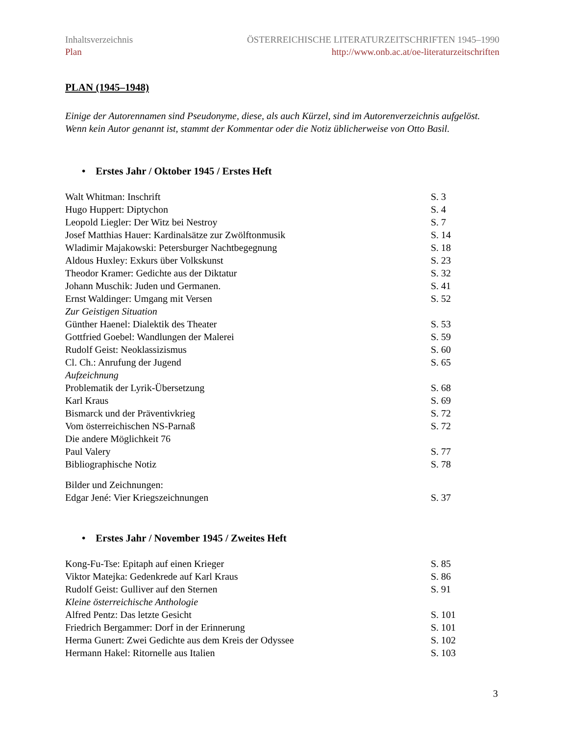Inhaltsverzeichnis
Plan
ÖSTERREICHISCHE LITERATURZEITSCHRIFTEN 1945–1990
http://www.onb.ac.at/oe-literaturzeitschriften
PLAN (1945–1948)
Einige der Autorennamen sind Pseudonyme, diese, als auch Kürzel, sind im Autorenverzeichnis aufgelöst. Wenn kein Autor genannt ist, stammt der Kommentar oder die Notiz üblicherweise von Otto Basil.
• Erstes Jahr / Oktober 1945 / Erstes Heft
| Walt Whitman: Inschrift | S. 3 |
| Hugo Huppert: Diptychon | S. 4 |
| Leopold Liegler: Der Witz bei Nestroy | S. 7 |
| Josef Matthias Hauer: Kardinalsätze zur Zwölftonmusik | S. 14 |
| Wladimir Majakowski: Petersburger Nachtbegegnung | S. 18 |
| Aldous Huxley: Exkurs über Volkskunst | S. 23 |
| Theodor Kramer: Gedichte aus der Diktatur | S. 32 |
| Johann Muschik: Juden und Germanen. | S. 41 |
| Ernst Waldinger: Umgang mit Versen | S. 52 |
| Zur Geistigen Situation | |
| Günther Haenel: Dialektik des Theater | S. 53 |
| Gottfried Goebel: Wandlungen der Malerei | S. 59 |
| Rudolf Geist: Neoklassizismus | S. 60 |
| Cl. Ch.: Anrufung der Jugend | S. 65 |
| Aufzeichnung | |
| Problematik der Lyrik-Übersetzung | S. 68 |
| Karl Kraus | S. 69 |
| Bismarck und der Präventivkrieg | S. 72 |
| Vom österreichischen NS-Parnaß | S. 72 |
| Die andere Möglichkeit 76 | |
| Paul Valery | S. 77 |
| Bibliographische Notiz | S. 78 |
| Bilder und Zeichnungen: | |
| Edgar Jené: Vier Kriegszeichnungen | S. 37 |
• Erstes Jahr / November 1945 / Zweites Heft
| Kong-Fu-Tse: Epitaph auf einen Krieger | S. 85 |
| Viktor Matejka: Gedenkrede auf Karl Kraus | S. 86 |
| Rudolf Geist: Gulliver auf den Sternen | S. 91 |
| Kleine österreichische Anthologie | |
| Alfred Pentz: Das letzte Gesicht | S. 101 |
| Friedrich Bergammer: Dorf in der Erinnerung | S. 101 |
| Herma Gunert: Zwei Gedichte aus dem Kreis der Odyssee | S. 102 |
| Hermann Hakel: Ritornelle aus Italien | S. 103 |
3